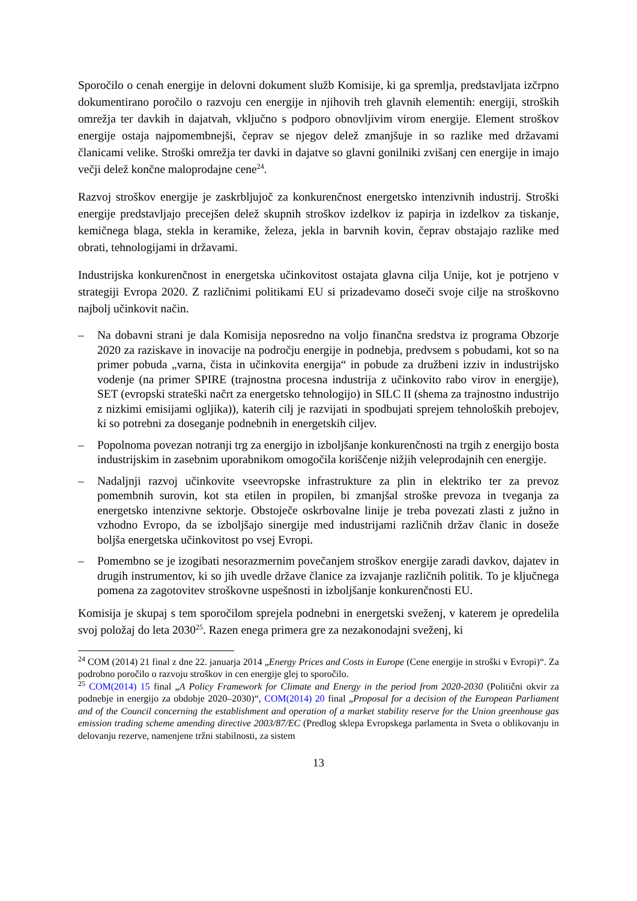Sporočilo o cenah energije in delovni dokument služb Komisije, ki ga spremlja, predstavljata izčrpno dokumentirano poročilo o razvoju cen energije in njihovih treh glavnih elementih: energiji, stroških omrežja ter davkih in dajatvah, vključno s podporo obnovljivim virom energije. Element stroškov energije ostaja najpomembnejši, čeprav se njegov delež zmanjšuje in so razlike med državami članicami velike. Stroški omrežja ter davki in dajatve so glavni gonilniki zvišanj cen energije in imajo večji delež končne maloprodajne cene<sup>24</sup>.
Razvoj stroškov energije je zaskrbljujoč za konkurenčnost energetsko intenzivnih industrij. Stroški energije predstavljajo precejšen delež skupnih stroškov izdelkov iz papirja in izdelkov za tiskanje, kemičnega blaga, stekla in keramike, železa, jekla in barvnih kovin, čeprav obstajajo razlike med obrati, tehnologijami in državami.
Industrijska konkurenčnost in energetska učinkovitost ostajata glavna cilja Unije, kot je potrjeno v strategiji Evropa 2020. Z različnimi politikami EU si prizadevamo doseči svoje cilje na stroškovno najbolj učinkovit način.
– Na dobavni strani je dala Komisija neposredno na voljo finančna sredstva iz programa Obzorje 2020 za raziskave in inovacije na področju energije in podnebja, predvsem s pobudami, kot so na primer pobuda „varna, čista in učinkovita energija“ in pobude za družbeni izziv in industrijsko vodenje (na primer SPIRE (trajnostna procesna industrija z učinkovito rabo virov in energije), SET (evropski strateški načrt za energetsko tehnologijo) in SILC II (shema za trajnostno industrijo z nizkimi emisijami ogljika)), katerih cilj je razvijati in spodbujati sprejem tehnoloških prebojev, ki so potrebni za doseganje podnebnih in energetskih ciljev.
– Popolnoma povezan notranji trg za energijo in izboljšanje konkurenčnosti na trgih z energijo bosta industrijskim in zasebnim uporabnikom omogočila koriščenje nižjih veleprodajnih cen energije.
– Nadaljnji razvoj učinkovite vseevropske infrastrukture za plin in elektriko ter za prevoz pomembnih surovin, kot sta etilen in propilen, bi zmanjšal stroške prevoza in tveganja za energetsko intenzivne sektorje. Obstoječe oskrbovalne linije je treba povezati zlasti z južno in vzhodno Evropo, da se izboljšajo sinergije med industrijami različnih držav članic in doseže boljša energetska učinkovitost po vsej Evropi.
– Pomembno se je izogibati nesorazmernim povečanjem stroškov energije zaradi davkov, dajatev in drugih instrumentov, ki so jih uvedle države članice za izvajanje različnih politik. To je ključnega pomena za zagotovitev stroškovne uspešnosti in izboljšanje konkurenčnosti EU.
Komisija je skupaj s tem sporočilom sprejela podnebni in energetski sveženj, v katerem je opredelila svoj položaj do leta 2030<sup>25</sup>. Razen enega primera gre za nezakonodajni sveženj, ki
<sup>24</sup> COM (2014) 21 final z dne 22. januarja 2014 „Energy Prices and Costs in Europe (Cene energije in stroški v Evropi)“. Za podrobno poročilo o razvoju stroškov in cen energije glej to sporočilo.
<sup>25</sup> COM(2014) 15 final „A Policy Framework for Climate and Energy in the period from 2020-2030 (Politični okvir za podnebje in energijo za obdobje 2020–2030)“, COM(2014) 20 final „Proposal for a decision of the European Parliament and of the Council concerning the establishment and operation of a market stability reserve for the Union greenhouse gas emission trading scheme amending directive 2003/87/EC (Predlog sklepa Evropskega parlamenta in Sveta o oblikovanju in delovanju rezerve, namenjene tržni stabilnosti, za sistem
13